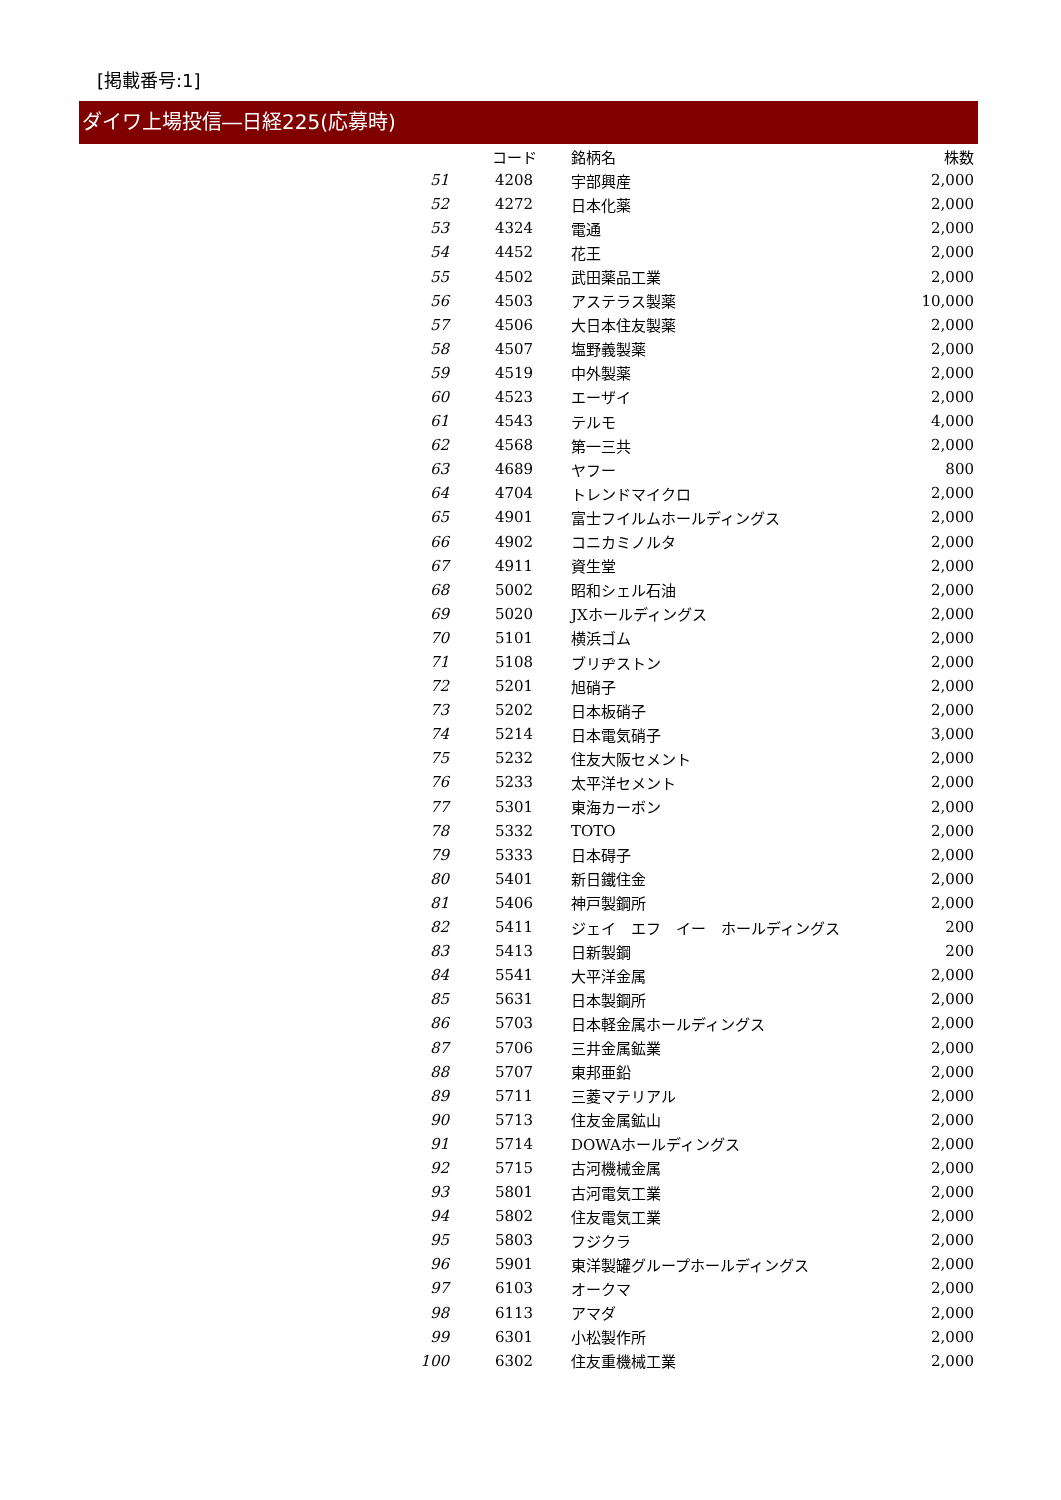[掲載番号:1]
ダイワ上場投信―日経225(応募時)
| | コード | 銘柄名 | 株数 |
| --- | --- | --- | --- |
| 51 | 4208 | 宇部興産 | 2,000 |
| 52 | 4272 | 日本化薬 | 2,000 |
| 53 | 4324 | 電通 | 2,000 |
| 54 | 4452 | 花王 | 2,000 |
| 55 | 4502 | 武田薬品工業 | 2,000 |
| 56 | 4503 | アステラス製薬 | 10,000 |
| 57 | 4506 | 大日本住友製薬 | 2,000 |
| 58 | 4507 | 塩野義製薬 | 2,000 |
| 59 | 4519 | 中外製薬 | 2,000 |
| 60 | 4523 | エーザイ | 2,000 |
| 61 | 4543 | テルモ | 4,000 |
| 62 | 4568 | 第一三共 | 2,000 |
| 63 | 4689 | ヤフー | 800 |
| 64 | 4704 | トレンドマイクロ | 2,000 |
| 65 | 4901 | 富士フイルムホールディングス | 2,000 |
| 66 | 4902 | コニカミノルタ | 2,000 |
| 67 | 4911 | 資生堂 | 2,000 |
| 68 | 5002 | 昭和シェル石油 | 2,000 |
| 69 | 5020 | JXホールディングス | 2,000 |
| 70 | 5101 | 横浜ゴム | 2,000 |
| 71 | 5108 | ブリヂストン | 2,000 |
| 72 | 5201 | 旭硝子 | 2,000 |
| 73 | 5202 | 日本板硝子 | 2,000 |
| 74 | 5214 | 日本電気硝子 | 3,000 |
| 75 | 5232 | 住友大阪セメント | 2,000 |
| 76 | 5233 | 太平洋セメント | 2,000 |
| 77 | 5301 | 東海カーボン | 2,000 |
| 78 | 5332 | TOTO | 2,000 |
| 79 | 5333 | 日本碍子 | 2,000 |
| 80 | 5401 | 新日鐵住金 | 2,000 |
| 81 | 5406 | 神戸製鋼所 | 2,000 |
| 82 | 5411 | ジェイ エフ イー ホールディングス | 200 |
| 83 | 5413 | 日新製鋼 | 200 |
| 84 | 5541 | 大平洋金属 | 2,000 |
| 85 | 5631 | 日本製鋼所 | 2,000 |
| 86 | 5703 | 日本軽金属ホールディングス | 2,000 |
| 87 | 5706 | 三井金属鉱業 | 2,000 |
| 88 | 5707 | 東邦亜鉛 | 2,000 |
| 89 | 5711 | 三菱マテリアル | 2,000 |
| 90 | 5713 | 住友金属鉱山 | 2,000 |
| 91 | 5714 | DOWAホールディングス | 2,000 |
| 92 | 5715 | 古河機械金属 | 2,000 |
| 93 | 5801 | 古河電気工業 | 2,000 |
| 94 | 5802 | 住友電気工業 | 2,000 |
| 95 | 5803 | フジクラ | 2,000 |
| 96 | 5901 | 東洋製罐グループホールディングス | 2,000 |
| 97 | 6103 | オークマ | 2,000 |
| 98 | 6113 | アマダ | 2,000 |
| 99 | 6301 | 小松製作所 | 2,000 |
| 100 | 6302 | 住友重機械工業 | 2,000 |